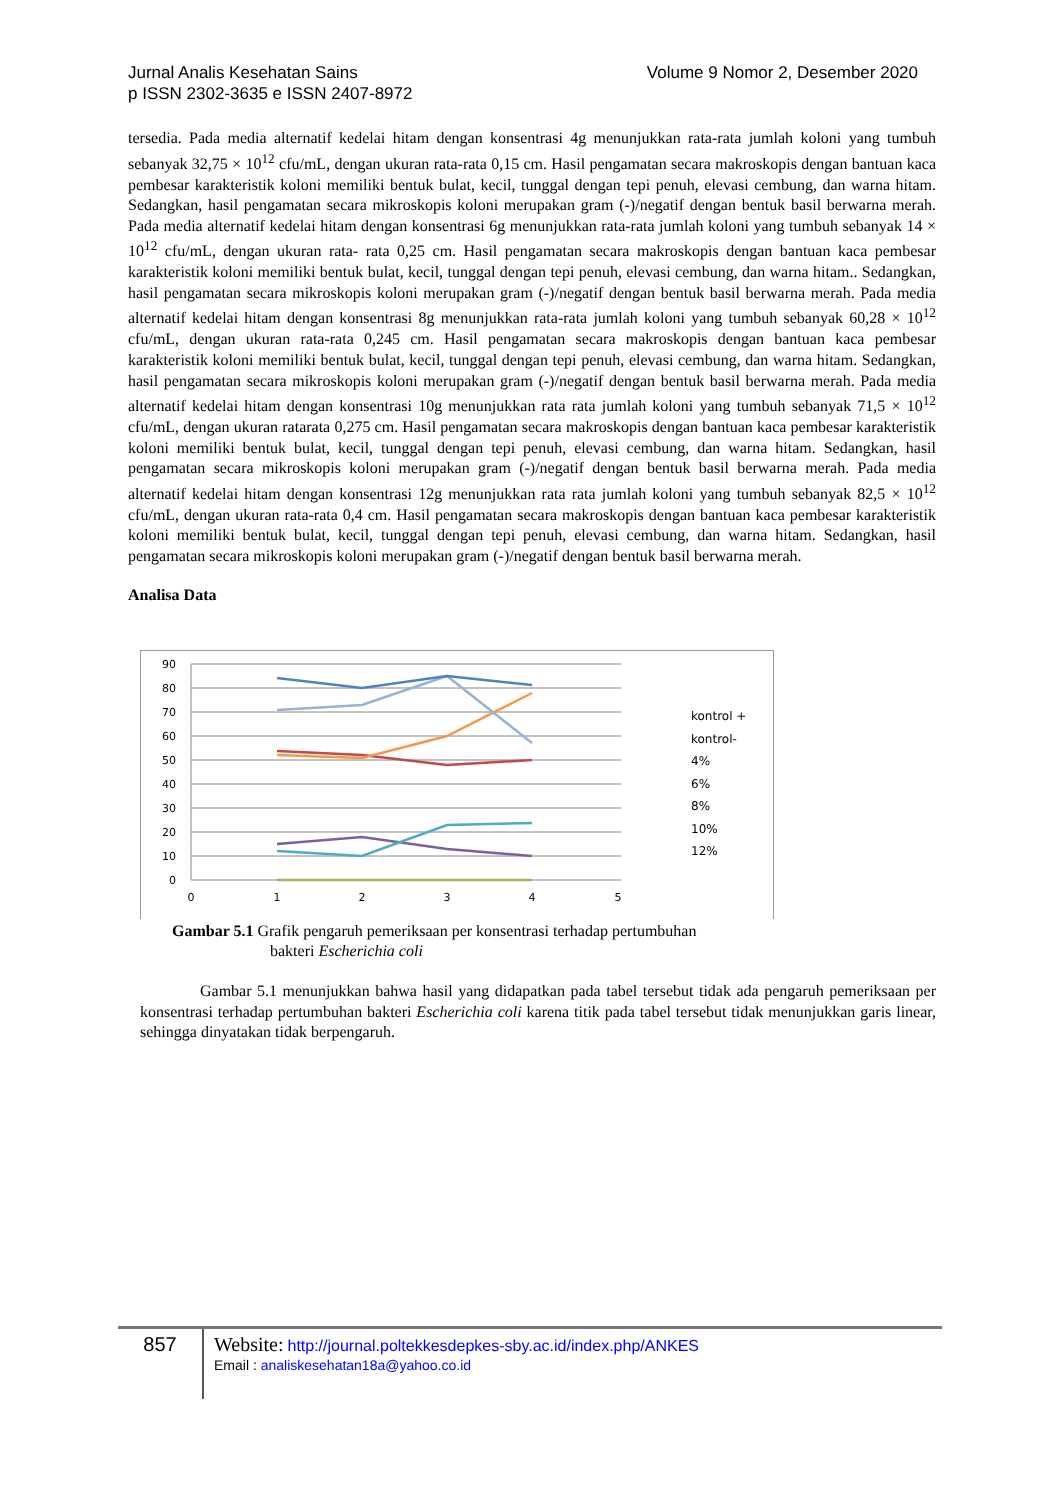Volume 9 Nomor 2, Desember 2020 Jurnal Analis Kesehatan Sains
p ISSN 2302-3635 e ISSN 2407-8972
tersedia. Pada media alternatif kedelai hitam dengan konsentrasi 4g menunjukkan rata-rata jumlah koloni yang tumbuh sebanyak 32,75 × 10<sup>12</sup> cfu/mL, dengan ukuran rata-rata 0,15 cm. Hasil pengamatan secara makroskopis dengan bantuan kaca pembesar karakteristik koloni memiliki bentuk bulat, kecil, tunggal dengan tepi penuh, elevasi cembung, dan warna hitam. Sedangkan, hasil pengamatan secara mikroskopis koloni merupakan gram (-)/negatif dengan bentuk basil berwarna merah. Pada media alternatif kedelai hitam dengan konsentrasi 6g menunjukkan rata-rata jumlah koloni yang tumbuh sebanyak 14 × 10<sup>12</sup> cfu/mL, dengan ukuran rata- rata 0,25 cm. Hasil pengamatan secara makroskopis dengan bantuan kaca pembesar karakteristik koloni memiliki bentuk bulat, kecil, tunggal dengan tepi penuh, elevasi cembung, dan warna hitam.. Sedangkan, hasil pengamatan secara mikroskopis koloni merupakan gram (-)/negatif dengan bentuk basil berwarna merah. Pada media alternatif kedelai hitam dengan konsentrasi 8g menunjukkan rata-rata jumlah koloni yang tumbuh sebanyak 60,28 × 10<sup>12</sup> cfu/mL, dengan ukuran rata-rata 0,245 cm. Hasil pengamatan secara makroskopis dengan bantuan kaca pembesar karakteristik koloni memiliki bentuk bulat, kecil, tunggal dengan tepi penuh, elevasi cembung, dan warna hitam. Sedangkan, hasil pengamatan secara mikroskopis koloni merupakan gram (-)/negatif dengan bentuk basil berwarna merah. Pada media alternatif kedelai hitam dengan konsentrasi 10g menunjukkan rata rata jumlah koloni yang tumbuh sebanyak 71,5 × 10<sup>12</sup> cfu/mL, dengan ukuran ratarata 0,275 cm. Hasil pengamatan secara makroskopis dengan bantuan kaca pembesar karakteristik koloni memiliki bentuk bulat, kecil, tunggal dengan tepi penuh, elevasi cembung, dan warna hitam. Sedangkan, hasil pengamatan secara mikroskopis koloni merupakan gram (-)/negatif dengan bentuk basil berwarna merah. Pada media alternatif kedelai hitam dengan konsentrasi 12g menunjukkan rata rata jumlah koloni yang tumbuh sebanyak 82,5 × 10<sup>12</sup> cfu/mL, dengan ukuran rata-rata 0,4 cm. Hasil pengamatan secara makroskopis dengan bantuan kaca pembesar karakteristik koloni memiliki bentuk bulat, kecil, tunggal dengan tepi penuh, elevasi cembung, dan warna hitam. Sedangkan, hasil pengamatan secara mikroskopis koloni merupakan gram (-)/negatif dengan bentuk basil berwarna merah.
Analisa Data
90
80
70
60
50
40
30
20
10
0
0
1
2
3
4
5
kontrol +
kontrol-
4%
6%
8%
10%
12%
Gambar 5.1 Grafik pengaruh pemeriksaan per konsentrasi terhadap pertumbuhan
bakteri Escherichia coli
Gambar 5.1 menunjukkan bahwa hasil yang didapatkan pada tabel tersebut tidak ada pengaruh pemeriksaan per konsentrasi terhadap pertumbuhan bakteri Escherichia coli karena titik pada tabel tersebut tidak menunjukkan garis linear, sehingga dinyatakan tidak berpengaruh.
857
Website: http://journal.poltekkesdepkes-sby.ac.id/index.php/ANKES
Email : analiskesehatan18a@yahoo.co.id